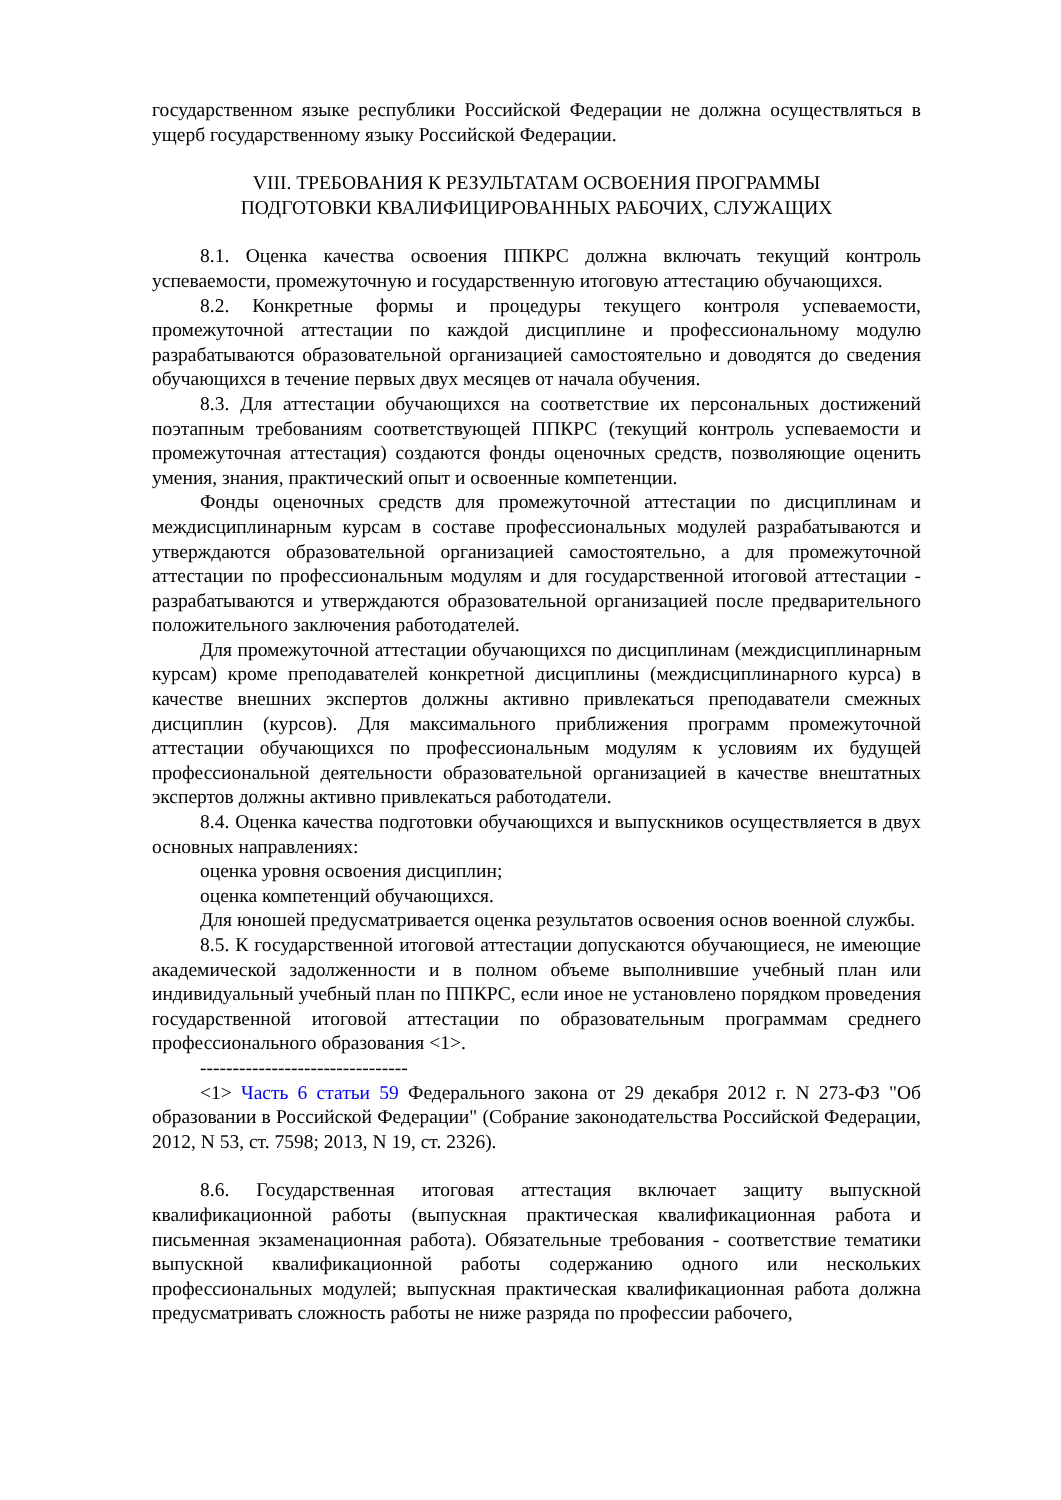государственном языке республики Российской Федерации не должна осуществляться в ущерб государственному языку Российской Федерации.
VIII. ТРЕБОВАНИЯ К РЕЗУЛЬТАТАМ ОСВОЕНИЯ ПРОГРАММЫ
ПОДГОТОВКИ КВАЛИФИЦИРОВАННЫХ РАБОЧИХ, СЛУЖАЩИХ
8.1. Оценка качества освоения ППКРС должна включать текущий контроль успеваемости, промежуточную и государственную итоговую аттестацию обучающихся.
8.2. Конкретные формы и процедуры текущего контроля успеваемости, промежуточной аттестации по каждой дисциплине и профессиональному модулю разрабатываются образовательной организацией самостоятельно и доводятся до сведения обучающихся в течение первых двух месяцев от начала обучения.
8.3. Для аттестации обучающихся на соответствие их персональных достижений поэтапным требованиям соответствующей ППКРС (текущий контроль успеваемости и промежуточная аттестация) создаются фонды оценочных средств, позволяющие оценить умения, знания, практический опыт и освоенные компетенции.
Фонды оценочных средств для промежуточной аттестации по дисциплинам и междисциплинарным курсам в составе профессиональных модулей разрабатываются и утверждаются образовательной организацией самостоятельно, а для промежуточной аттестации по профессиональным модулям и для государственной итоговой аттестации - разрабатываются и утверждаются образовательной организацией после предварительного положительного заключения работодателей.
Для промежуточной аттестации обучающихся по дисциплинам (междисциплинарным курсам) кроме преподавателей конкретной дисциплины (междисциплинарного курса) в качестве внешних экспертов должны активно привлекаться преподаватели смежных дисциплин (курсов). Для максимального приближения программ промежуточной аттестации обучающихся по профессиональным модулям к условиям их будущей профессиональной деятельности образовательной организацией в качестве внештатных экспертов должны активно привлекаться работодатели.
8.4. Оценка качества подготовки обучающихся и выпускников осуществляется в двух основных направлениях:
оценка уровня освоения дисциплин;
оценка компетенций обучающихся.
Для юношей предусматривается оценка результатов освоения основ военной службы.
8.5. К государственной итоговой аттестации допускаются обучающиеся, не имеющие академической задолженности и в полном объеме выполнившие учебный план или индивидуальный учебный план по ППКРС, если иное не установлено порядком проведения государственной итоговой аттестации по образовательным программам среднего профессионального образования <1>.
--------------------------------
<1> Часть 6 статьи 59 Федерального закона от 29 декабря 2012 г. N 273-ФЗ "Об образовании в Российской Федерации" (Собрание законодательства Российской Федерации, 2012, N 53, ст. 7598; 2013, N 19, ст. 2326).
8.6. Государственная итоговая аттестация включает защиту выпускной квалификационной работы (выпускная практическая квалификационная работа и письменная экзаменационная работа). Обязательные требования - соответствие тематики выпускной квалификационной работы содержанию одного или нескольких профессиональных модулей; выпускная практическая квалификационная работа должна предусматривать сложность работы не ниже разряда по профессии рабочего,